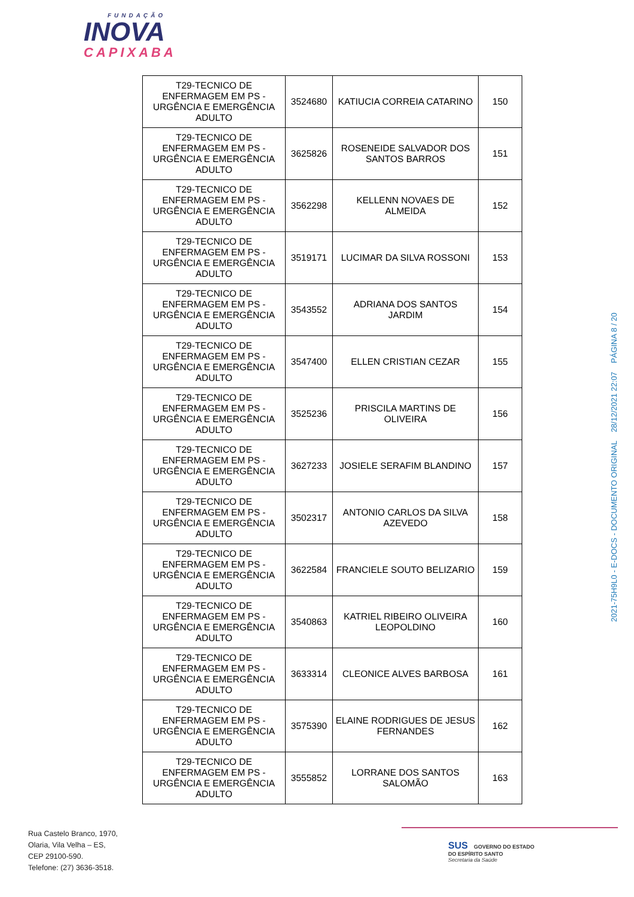FUNDAÇÃO
INOVA
CAPIXABA
| T29-TECNICO DE ENFERMAGEM EM PS - URGÊNCIA E EMERGÊNCIA ADULTO | 3524680 | KATIUCIA CORREIA CATARINO | 150 |
| T29-TECNICO DE ENFERMAGEM EM PS - URGÊNCIA E EMERGÊNCIA ADULTO | 3625826 | ROSENEIDE SALVADOR DOS SANTOS BARROS | 151 |
| T29-TECNICO DE ENFERMAGEM EM PS - URGÊNCIA E EMERGÊNCIA ADULTO | 3562298 | KELLENN NOVAES DE ALMEIDA | 152 |
| T29-TECNICO DE ENFERMAGEM EM PS - URGÊNCIA E EMERGÊNCIA ADULTO | 3519171 | LUCIMAR DA SILVA ROSSONI | 153 |
| T29-TECNICO DE ENFERMAGEM EM PS - URGÊNCIA E EMERGÊNCIA ADULTO | 3543552 | ADRIANA DOS SANTOS JARDIM | 154 |
| T29-TECNICO DE ENFERMAGEM EM PS - URGÊNCIA E EMERGÊNCIA ADULTO | 3547400 | ELLEN CRISTIAN CEZAR | 155 |
| T29-TECNICO DE ENFERMAGEM EM PS - URGÊNCIA E EMERGÊNCIA ADULTO | 3525236 | PRISCILA MARTINS DE OLIVEIRA | 156 |
| T29-TECNICO DE ENFERMAGEM EM PS - URGÊNCIA E EMERGÊNCIA ADULTO | 3627233 | JOSIELE SERAFIM BLANDINO | 157 |
| T29-TECNICO DE ENFERMAGEM EM PS - URGÊNCIA E EMERGÊNCIA ADULTO | 3502317 | ANTONIO CARLOS DA SILVA AZEVEDO | 158 |
| T29-TECNICO DE ENFERMAGEM EM PS - URGÊNCIA E EMERGÊNCIA ADULTO | 3622584 | FRANCIELE SOUTO BELIZARIO | 159 |
| T29-TECNICO DE ENFERMAGEM EM PS - URGÊNCIA E EMERGÊNCIA ADULTO | 3540863 | KATRIEL RIBEIRO OLIVEIRA LEOPOLDINO | 160 |
| T29-TECNICO DE ENFERMAGEM EM PS - URGÊNCIA E EMERGÊNCIA ADULTO | 3633314 | CLEONICE ALVES BARBOSA | 161 |
| T29-TECNICO DE ENFERMAGEM EM PS - URGÊNCIA E EMERGÊNCIA ADULTO | 3575390 | ELAINE RODRIGUES DE JESUS FERNANDES | 162 |
| T29-TECNICO DE ENFERMAGEM EM PS - URGÊNCIA E EMERGÊNCIA ADULTO | 3555852 | LORRANE DOS SANTOS SALOMÃO | 163 |
2021-75H9L0 - E-DOCS - DOCUMENTO ORIGINAL 28/12/2021 22:07 PÁGINA 8 / 20
Rua Castelo Branco, 1970,
Olaria, Vila Velha – ES,
CEP 29100-590.
Telefone: (27) 3636-3518.
SUS GOVERNO DO ESTADO
DO ESPÍRITO SANTO
Secretaria da Saúde